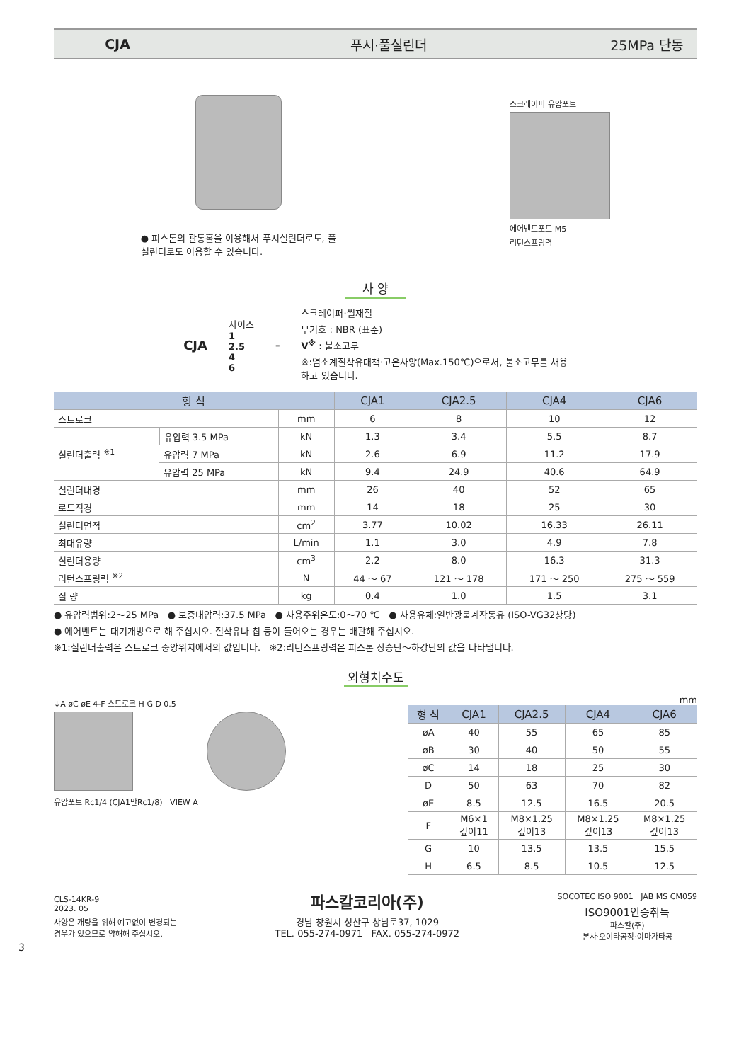CJA 푸시·풀실린더 25MPa 단동
● 피스톤의 관통홀을 이용해서 푸시실린더로도, 풀
실린더로도 이용할 수 있습니다.
스크레이퍼 유압포트
에어벤트포트 M5
리턴스프링력
사 양
CJA
사이즈
1
2.5
4
6
–
스크레이퍼·씰재질
무기호 : NBR (표준)
V<sup>※</sup> : 불소고무
※:염소계절삭유대책·고온사양(Max.150℃)으로서, 불소고무를 채용
하고 있습니다.
| 형 식 | | | CJA1 | CJA2.5 | CJA4 | CJA6 |
| --- | --- | --- | --- | --- | --- | --- |
| 스트로크 | | mm | 6 | 8 | 10 | 12 |
| 실린더출력 <sup>※1</sup> | 유압력 3.5 MPa | kN | 1.3 | 3.4 | 5.5 | 8.7 |
| | 유압력 7 MPa | kN | 2.6 | 6.9 | 11.2 | 17.9 |
| | 유압력 25 MPa | kN | 9.4 | 24.9 | 40.6 | 64.9 |
| 실린더내경 | | mm | 26 | 40 | 52 | 65 |
| 로드직경 | | mm | 14 | 18 | 25 | 30 |
| 실린더면적 | | cm<sup>2</sup> | 3.77 | 10.02 | 16.33 | 26.11 |
| 최대유량 | | L/min | 1.1 | 3.0 | 4.9 | 7.8 |
| 실린더용량 | | cm<sup>3</sup> | 2.2 | 8.0 | 16.3 | 31.3 |
| 리턴스프링력 <sup>※2</sup> | | N | 44 ～ 67 | 121 ～ 178 | 171 ～ 250 | 275 ～ 559 |
| 질 량 | | kg | 0.4 | 1.0 | 1.5 | 3.1 |
● 유압력범위:2～25 MPa ● 보증내압력:37.5 MPa ● 사용주위온도:0～70 ℃ ● 사용유체:일반광물계작동유 (ISO-VG32상당)
● 에어벤트는 대기개방으로 해 주십시오. 절삭유나 칩 등이 들어오는 경우는 배관해 주십시오.
※1:실린더출력은 스트로크 중앙위치에서의 값입니다. ※2:리턴스프링력은 피스톤 상승단～하강단의 값을 나타냅니다.
외형치수도
↓A øC øE 4-F 스트로크 H G D 0.5
유압포트 Rc1/4 (CJA1만Rc1/8) VIEW A
mm
| 형 식 | CJA1 | CJA2.5 | CJA4 | CJA6 |
| --- | --- | --- | --- | --- |
| øA | 40 | 55 | 65 | 85 |
| øB | 30 | 40 | 50 | 55 |
| øC | 14 | 18 | 25 | 30 |
| D | 50 | 63 | 70 | 82 |
| øE | 8.5 | 12.5 | 16.5 | 20.5 |
| F | M6×1 깊이11 | M8×1.25 깊이13 | M8×1.25 깊이13 | M8×1.25 깊이13 |
| G | 10 | 13.5 | 13.5 | 15.5 |
| H | 6.5 | 8.5 | 10.5 | 12.5 |
CLS-14KR-9
2023. 05
사양은 개량을 위해 예고없이 변경되는
경우가 있으므로 양해해 주십시오.
파스칼코리아(주)
경남 창원시 성산구 상남로37, 1029
TEL. 055-274-0971 FAX. 055-274-0972
SOCOTEC ISO 9001 JAB MS CM059
ISO9001인증취득
파스칼(주)
본사·오이타공장·야마가타공
3